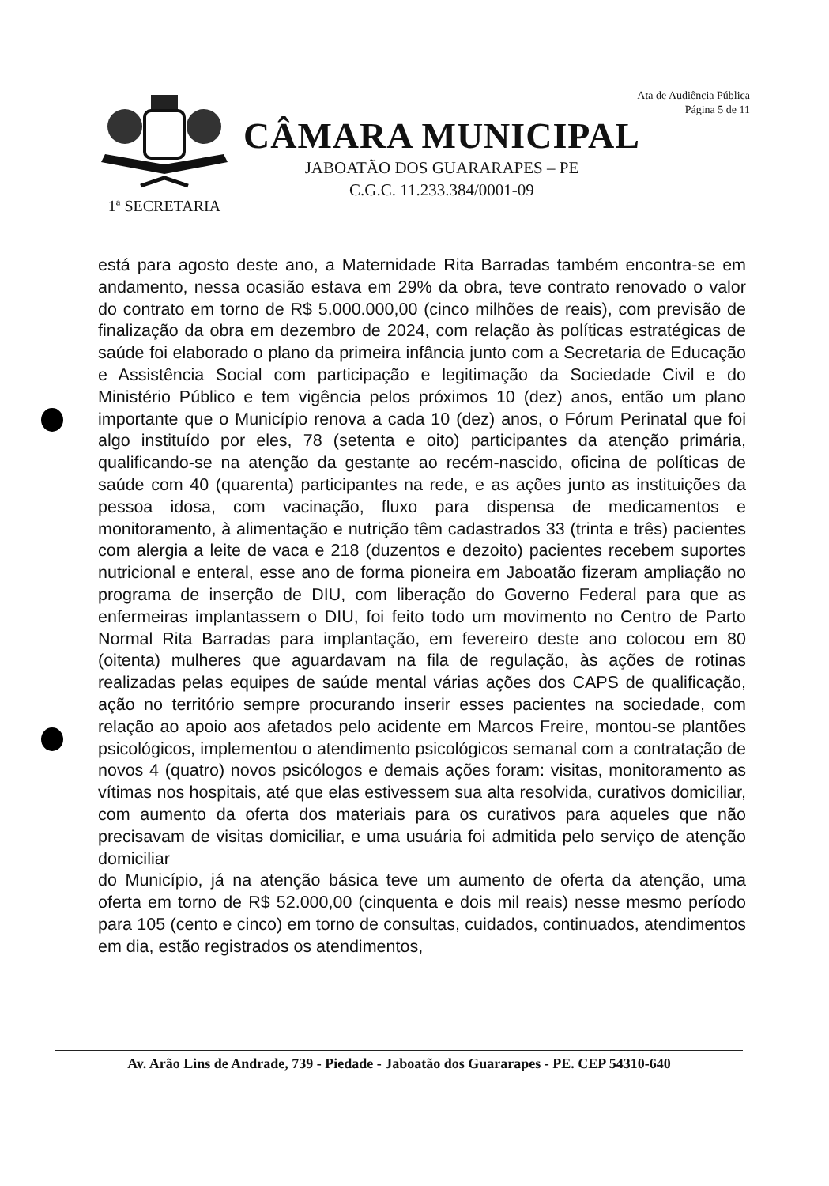Ata de Audiência Pública
Página 5 de 11
1ª SECRETARIA
CÂMARA MUNICIPAL
JABOATÃO DOS GUARARAPES – PE
C.G.C. 11.233.384/0001-09
está para agosto deste ano, a Maternidade Rita Barradas também encontra-se em andamento, nessa ocasião estava em 29% da obra, teve contrato renovado o valor do contrato em torno de R$ 5.000.000,00 (cinco milhões de reais), com previsão de finalização da obra em dezembro de 2024, com relação às políticas estratégicas de saúde foi elaborado o plano da primeira infância junto com a Secretaria de Educação e Assistência Social com participação e legitimação da Sociedade Civil e do Ministério Público e tem vigência pelos próximos 10 (dez) anos, então um plano importante que o Município renova a cada 10 (dez) anos, o Fórum Perinatal que foi algo instituído por eles, 78 (setenta e oito) participantes da atenção primária, qualificando-se na atenção da gestante ao recém-nascido, oficina de políticas de saúde com 40 (quarenta) participantes na rede, e as ações junto as instituições da pessoa idosa, com vacinação, fluxo para dispensa de medicamentos e monitoramento, à alimentação e nutrição têm cadastrados 33 (trinta e três) pacientes com alergia a leite de vaca e 218 (duzentos e dezoito) pacientes recebem suportes nutricional e enteral, esse ano de forma pioneira em Jaboatão fizeram ampliação no programa de inserção de DIU, com liberação do Governo Federal para que as enfermeiras implantassem o DIU, foi feito todo um movimento no Centro de Parto Normal Rita Barradas para implantação, em fevereiro deste ano colocou em 80 (oitenta) mulheres que aguardavam na fila de regulação, às ações de rotinas realizadas pelas equipes de saúde mental várias ações dos CAPS de qualificação, ação no território sempre procurando inserir esses pacientes na sociedade, com relação ao apoio aos afetados pelo acidente em Marcos Freire, montou-se plantões psicológicos, implementou o atendimento psicológicos semanal com a contratação de novos 4 (quatro) novos psicólogos e demais ações foram: visitas, monitoramento as vítimas nos hospitais, até que elas estivessem sua alta resolvida, curativos domiciliar, com aumento da oferta dos materiais para os curativos para aqueles que não precisavam de visitas domiciliar, e uma usuária foi admitida pelo serviço de atenção domiciliar
do Município, já na atenção básica teve um aumento de oferta da atenção, uma oferta em torno de R$ 52.000,00 (cinquenta e dois mil reais) nesse mesmo período para 105 (cento e cinco) em torno de consultas, cuidados, continuados, atendimentos em dia, estão registrados os atendimentos,
Av. Arão Lins de Andrade, 739 - Piedade - Jaboatão dos Guararapes - PE. CEP 54310-640